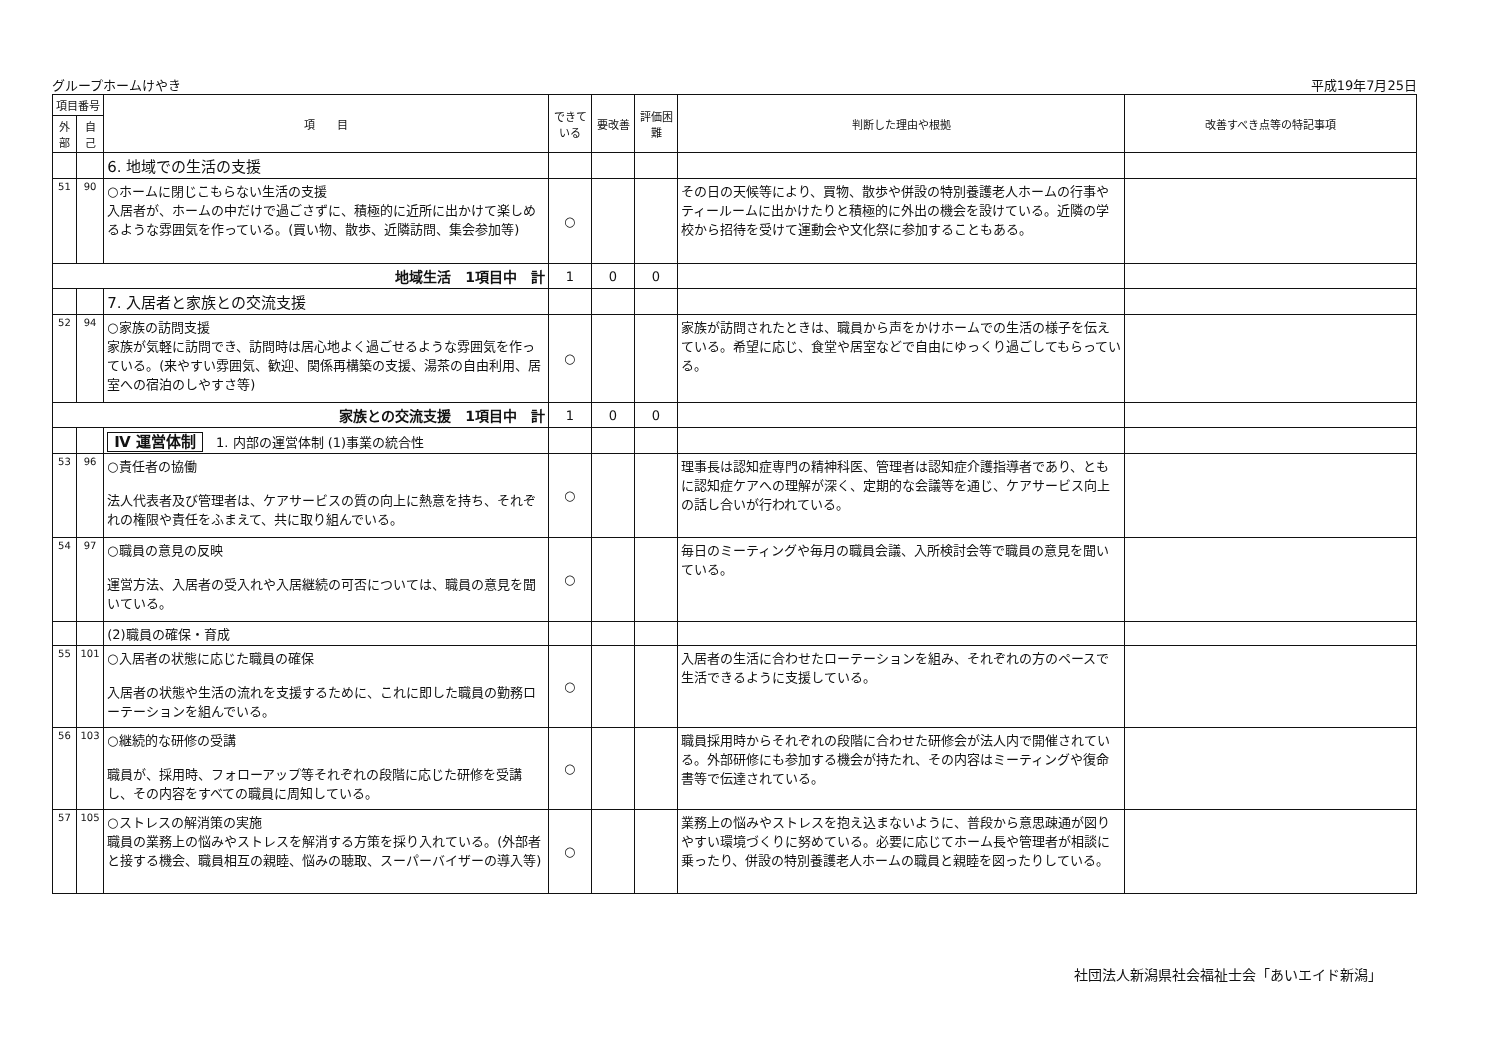グループホームけやき 平成19年7月25日
| 項目番号 | | 項 目 | できている | 要改善 | 評価困難 | 判断した理由や根拠 | 改善すべき点等の特記事項 |
| --- | --- | --- | --- | --- | --- | --- | --- |
| 外部 | 自己 | | | | | | |
| | | 6. 地域での生活の支援 | | | | | |
| 51 | 90 | ○ホームに閉じこもらない生活の支援 入居者が、ホームの中だけで過ごさずに、積極的に近所に出かけて楽しめるような雰囲気を作っている。(買い物、散歩、近隣訪問、集会参加等) | ○ | | | その日の天候等により、買物、散歩や併設の特別養護老人ホームの行事やティールームに出かけたりと積極的に外出の機会を設けている。近隣の学校から招待を受けて運動会や文化祭に参加することもある。 | |
| 地域生活 1項目中 計 | | | 1 | 0 | 0 | | |
| | | 7. 入居者と家族との交流支援 | | | | | |
| 52 | 94 | ○家族の訪問支援 家族が気軽に訪問でき、訪問時は居心地よく過ごせるような雰囲気を作っている。(来やすい雰囲気、歓迎、関係再構築の支援、湯茶の自由利用、居室への宿泊のしやすさ等) | ○ | | | 家族が訪問されたときは、職員から声をかけホームでの生活の様子を伝えている。希望に応じ、食堂や居室などで自由にゆっくり過ごしてもらっている。 | |
| 家族との交流支援 1項目中 計 | | | 1 | 0 | 0 | | |
| | | Ⅳ 運営体制 1. 内部の運営体制 (1)事業の統合性 | | | | | |
| 53 | 96 | ○責任者の協働 法人代表者及び管理者は、ケアサービスの質の向上に熱意を持ち、それぞれの権限や責任をふまえて、共に取り組んでいる。 | ○ | | | 理事長は認知症専門の精神科医、管理者は認知症介護指導者であり、ともに認知症ケアへの理解が深く、定期的な会議等を通じ、ケアサービス向上の話し合いが行われている。 | |
| 54 | 97 | ○職員の意見の反映 運営方法、入居者の受入れや入居継続の可否については、職員の意見を聞いている。 | ○ | | | 毎日のミーティングや毎月の職員会議、入所検討会等で職員の意見を聞いている。 | |
| | | (2)職員の確保・育成 | | | | | |
| 55 | 101 | ○入居者の状態に応じた職員の確保 入居者の状態や生活の流れを支援するために、これに即した職員の勤務ローテーションを組んでいる。 | ○ | | | 入居者の生活に合わせたローテーションを組み、それぞれの方のペースで生活できるように支援している。 | |
| 56 | 103 | ○継続的な研修の受講 職員が、採用時、フォローアップ等それぞれの段階に応じた研修を受講し、その内容をすべての職員に周知している。 | ○ | | | 職員採用時からそれぞれの段階に合わせた研修会が法人内で開催されている。外部研修にも参加する機会が持たれ、その内容はミーティングや復命書等で伝達されている。 | |
| 57 | 105 | ○ストレスの解消策の実施 職員の業務上の悩みやストレスを解消する方策を採り入れている。(外部者と接する機会、職員相互の親睦、悩みの聴取、スーパーバイザーの導入等) | ○ | | | 業務上の悩みやストレスを抱え込まないように、普段から意思疎通が図りやすい環境づくりに努めている。必要に応じてホーム長や管理者が相談に乗ったり、併設の特別養護老人ホームの職員と親睦を図ったりしている。 | |
社団法人新潟県社会福祉士会「あいエイド新潟」